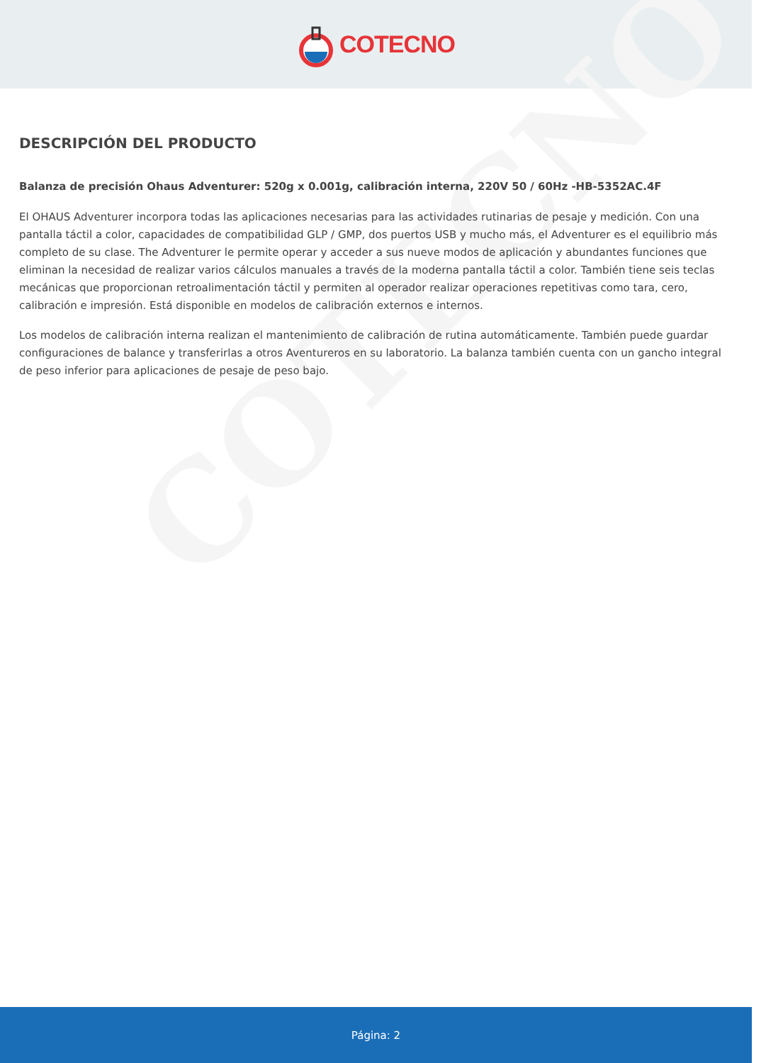COTECNO
COTECNO
DESCRIPCIÓN DEL PRODUCTO
Balanza de precisión Ohaus Adventurer: 520g x 0.001g, calibración interna, 220V 50 / 60Hz -HB-5352AC.4F
El OHAUS Adventurer incorpora todas las aplicaciones necesarias para las actividades rutinarias de pesaje y medición. Con una pantalla táctil a color, capacidades de compatibilidad GLP / GMP, dos puertos USB y mucho más, el Adventurer es el equilibrio más completo de su clase. The Adventurer le permite operar y acceder a sus nueve modos de aplicación y abundantes funciones que eliminan la necesidad de realizar varios cálculos manuales a través de la moderna pantalla táctil a color. También tiene seis teclas mecánicas que proporcionan retroalimentación táctil y permiten al operador realizar operaciones repetitivas como tara, cero, calibración e impresión. Está disponible en modelos de calibración externos e internos.
Los modelos de calibración interna realizan el mantenimiento de calibración de rutina automáticamente. También puede guardar configuraciones de balance y transferirlas a otros Aventureros en su laboratorio. La balanza también cuenta con un gancho integral de peso inferior para aplicaciones de pesaje de peso bajo.
Página: 2